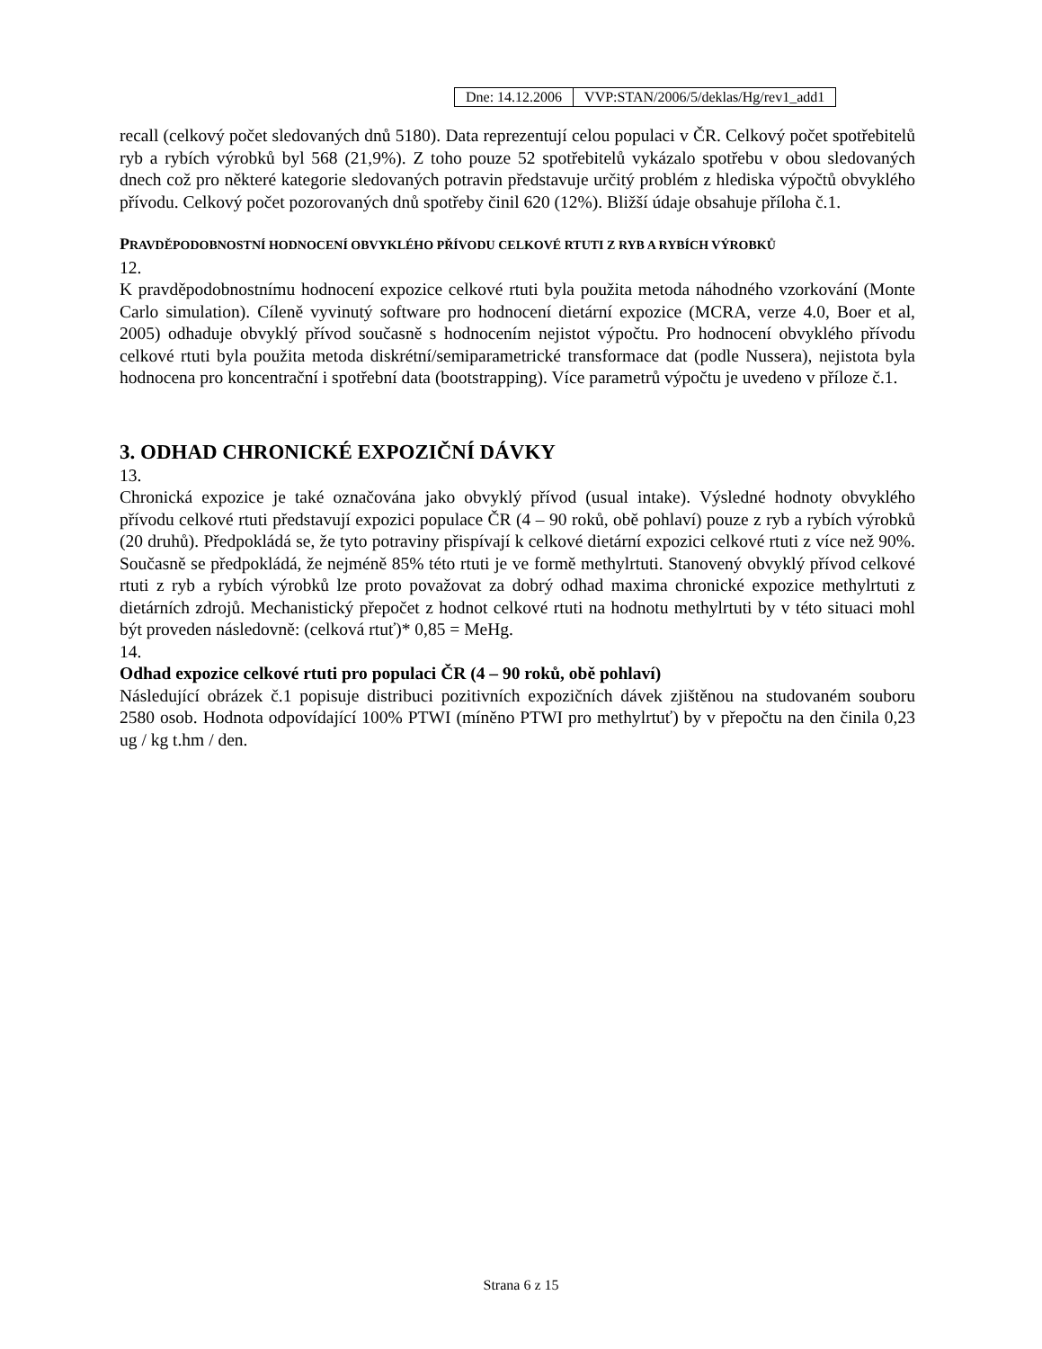| Dne: 14.12.2006 | VVP:STAN/2006/5/deklas/Hg/rev1_add1 |
recall (celkový počet sledovaných dnů 5180). Data reprezentují celou populaci v ČR. Celkový počet spotřebitelů ryb a rybích výrobků byl 568 (21,9%). Z toho pouze 52 spotřebitelů vykázalo spotřebu v obou sledovaných dnech což pro některé kategorie sledovaných potravin představuje určitý problém z hlediska výpočtů obvyklého přívodu. Celkový počet pozorovaných dnů spotřeby činil 620 (12%). Bližší údaje obsahuje příloha č.1.
PRAVDĚPODOBNOSTNÍ HODNOCENÍ OBVYKLÉHO PŘÍVODU CELKOVÉ RTUTI Z RYB A RYBÍCH VÝROBKŮ
12.
K pravděpodobnostnímu hodnocení expozice celkové rtuti byla použita metoda náhodného vzorkování (Monte Carlo simulation). Cíleně vyvinutý software pro hodnocení dietární expozice (MCRA, verze 4.0, Boer et al, 2005) odhaduje obvyklý přívod současně s hodnocením nejistot výpočtu. Pro hodnocení obvyklého přívodu celkové rtuti byla použita metoda diskrétní/semiparametrické transformace dat (podle Nussera), nejistota byla hodnocena pro koncentrační i spotřební data (bootstrapping). Více parametrů výpočtu je uvedeno v příloze č.1.
3. ODHAD CHRONICKÉ EXPOZIČNÍ DÁVKY
13.
Chronická expozice je také označována jako obvyklý přívod (usual intake). Výsledné hodnoty obvyklého přívodu celkové rtuti představují expozici populace ČR (4 – 90 roků, obě pohlaví) pouze z ryb a rybích výrobků (20 druhů). Předpokládá se, že tyto potraviny přispívají k celkové dietární expozici celkové rtuti z více než 90%. Současně se předpokládá, že nejméně 85% této rtuti je ve formě methylrtuti. Stanovený obvyklý přívod celkové rtuti z ryb a rybích výrobků lze proto považovat za dobrý odhad maxima chronické expozice methylrtuti z dietárních zdrojů. Mechanistický přepočet z hodnot celkové rtuti na hodnotu methylrtuti by v této situaci mohl být proveden následovně: (celková rtuť)* 0,85 = MeHg.
14.
Odhad expozice celkové rtuti pro populaci ČR (4 – 90 roků, obě pohlaví)
Následující obrázek č.1 popisuje distribuci pozitivních expozičních dávek zjištěnou na studovaném souboru 2580 osob. Hodnota odpovídající 100% PTWI (míněno PTWI pro methylrtuť) by v přepočtu na den činila 0,23 ug / kg t.hm / den.
Strana 6 z 15